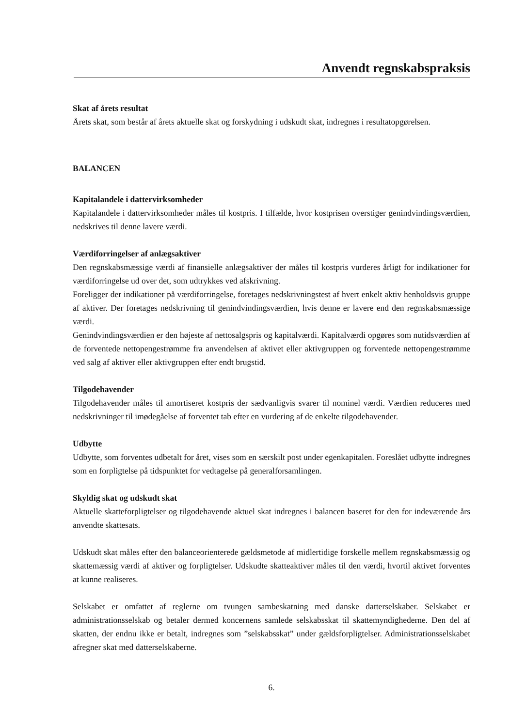Anvendt regnskabspraksis
Skat af årets resultat
Årets skat, som består af årets aktuelle skat og forskydning i udskudt skat, indregnes i resultatopgørelsen.
BALANCEN
Kapitalandele i dattervirksomheder
Kapitalandele i dattervirksomheder måles til kostpris. I tilfælde, hvor kostprisen overstiger genindvindingsværdien, nedskrives til denne lavere værdi.
Værdiforringelser af anlægsaktiver
Den regnskabsmæssige værdi af finansielle anlægsaktiver der måles til kostpris vurderes årligt for indikationer for værdiforringelse ud over det, som udtrykkes ved afskrivning.
Foreligger der indikationer på værdiforringelse, foretages nedskrivningstest af hvert enkelt aktiv henholdsvis gruppe af aktiver. Der foretages nedskrivning til genindvindingsværdien, hvis denne er lavere end den regnskabsmæssige værdi.
Genindvindingsværdien er den højeste af nettosalgspris og kapitalværdi. Kapitalværdi opgøres som nutidsværdien af de forventede nettopengestrømme fra anvendelsen af aktivet eller aktivgruppen og forventede nettopengestrømme ved salg af aktiver eller aktivgruppen efter endt brugstid.
Tilgodehavender
Tilgodehavender måles til amortiseret kostpris der sædvanligvis svarer til nominel værdi. Værdien reduceres med nedskrivninger til imødegåelse af forventet tab efter en vurdering af de enkelte tilgodehavender.
Udbytte
Udbytte, som forventes udbetalt for året, vises som en særskilt post under egenkapitalen. Foreslået udbytte indregnes som en forpligtelse på tidspunktet for vedtagelse på generalforsamlingen.
Skyldig skat og udskudt skat
Aktuelle skatteforpligtelser og tilgodehavende aktuel skat indregnes i balancen baseret for den for indeværende års anvendte skattesats.
Udskudt skat måles efter den balanceorienterede gældsmetode af midlertidige forskelle mellem regnskabsmæssig og skattemæssig værdi af aktiver og forpligtelser. Udskudte skatteaktiver måles til den værdi, hvortil aktivet forventes at kunne realiseres.
Selskabet er omfattet af reglerne om tvungen sambeskatning med danske datterselskaber. Selskabet er administrationsselskab og betaler dermed koncernens samlede selskabsskat til skattemyndighederne. Den del af skatten, der endnu ikke er betalt, indregnes som ”selskabsskat” under gældsforpligtelser. Administrationsselskabet afregner skat med datterselskaberne.
6.